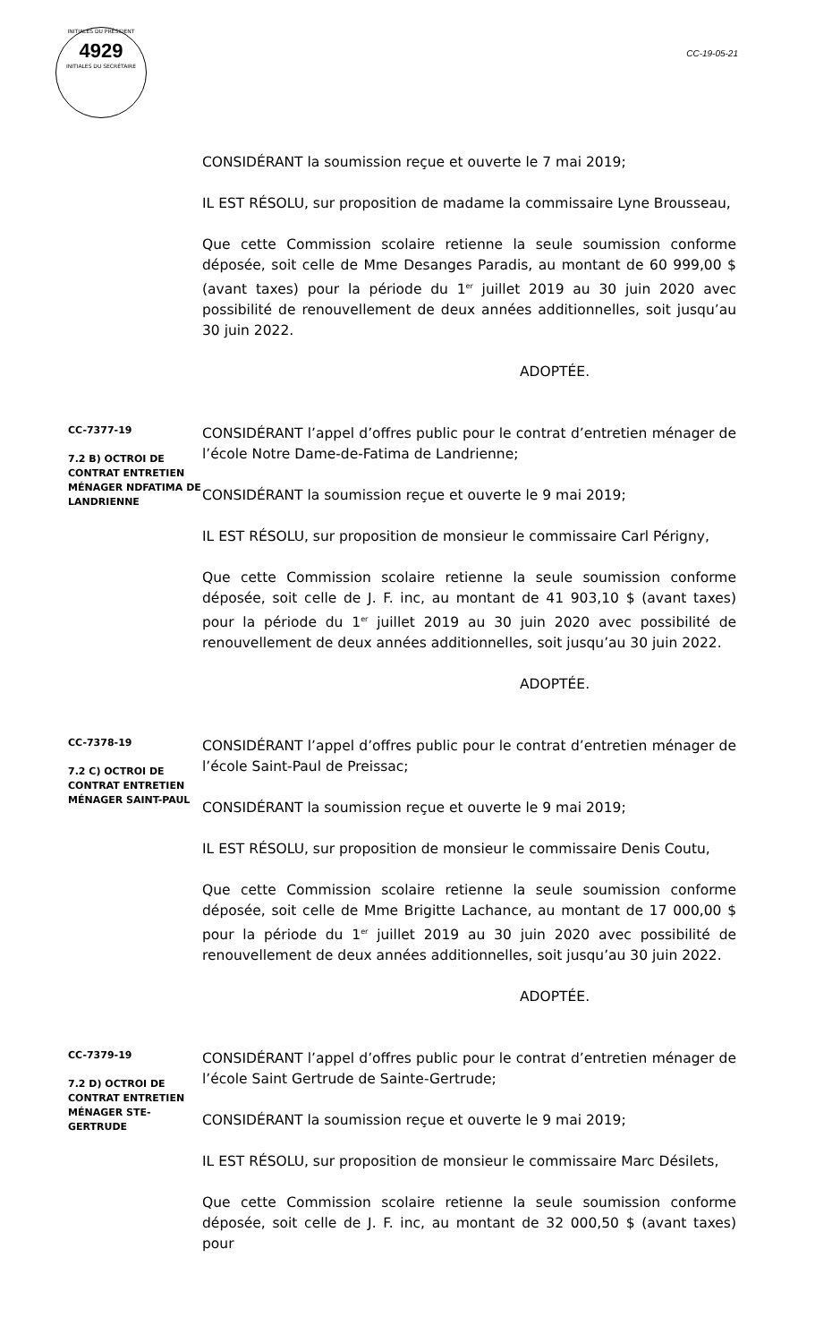INITIALES DU PRÉSIDENT
4929
INITIALES DU SECRÉTAIRE
CC-19-05-21
CONSIDÉRANT la soumission reçue et ouverte le 7 mai 2019;
IL EST RÉSOLU, sur proposition de madame la commissaire Lyne Brousseau,
Que cette Commission scolaire retienne la seule soumission conforme déposée, soit celle de Mme Desanges Paradis, au montant de 60 999,00 $ (avant taxes) pour la période du 1<sup>er</sup> juillet 2019 au 30 juin 2020 avec possibilité de renouvellement de deux années additionnelles, soit jusqu’au 30 juin 2022.
ADOPTÉE.
CC-7377-19
7.2 B) OCTROI DE CONTRAT ENTRETIEN MÉNAGER NDFATIMA DE LANDRIENNE
CONSIDÉRANT l’appel d’offres public pour le contrat d’entretien ménager de l’école Notre Dame-de-Fatima de Landrienne;
CONSIDÉRANT la soumission reçue et ouverte le 9 mai 2019;
IL EST RÉSOLU, sur proposition de monsieur le commissaire Carl Périgny,
Que cette Commission scolaire retienne la seule soumission conforme déposée, soit celle de J. F. inc, au montant de 41 903,10 $ (avant taxes) pour la période du 1<sup>er</sup> juillet 2019 au 30 juin 2020 avec possibilité de renouvellement de deux années additionnelles, soit jusqu’au 30 juin 2022.
ADOPTÉE.
CC-7378-19
7.2 C) OCTROI DE CONTRAT ENTRETIEN MÉNAGER SAINT-PAUL
CONSIDÉRANT l’appel d’offres public pour le contrat d’entretien ménager de l’école Saint-Paul de Preissac;
CONSIDÉRANT la soumission reçue et ouverte le 9 mai 2019;
IL EST RÉSOLU, sur proposition de monsieur le commissaire Denis Coutu,
Que cette Commission scolaire retienne la seule soumission conforme déposée, soit celle de Mme Brigitte Lachance, au montant de 17 000,00 $ pour la période du 1<sup>er</sup> juillet 2019 au 30 juin 2020 avec possibilité de renouvellement de deux années additionnelles, soit jusqu’au 30 juin 2022.
ADOPTÉE.
CC-7379-19
7.2 D) OCTROI DE CONTRAT ENTRETIEN MÉNAGER STE-GERTRUDE
CONSIDÉRANT l’appel d’offres public pour le contrat d’entretien ménager de l’école Saint Gertrude de Sainte-Gertrude;
CONSIDÉRANT la soumission reçue et ouverte le 9 mai 2019;
IL EST RÉSOLU, sur proposition de monsieur le commissaire Marc Désilets,
Que cette Commission scolaire retienne la seule soumission conforme déposée, soit celle de J. F. inc, au montant de 32 000,50 $ (avant taxes) pour